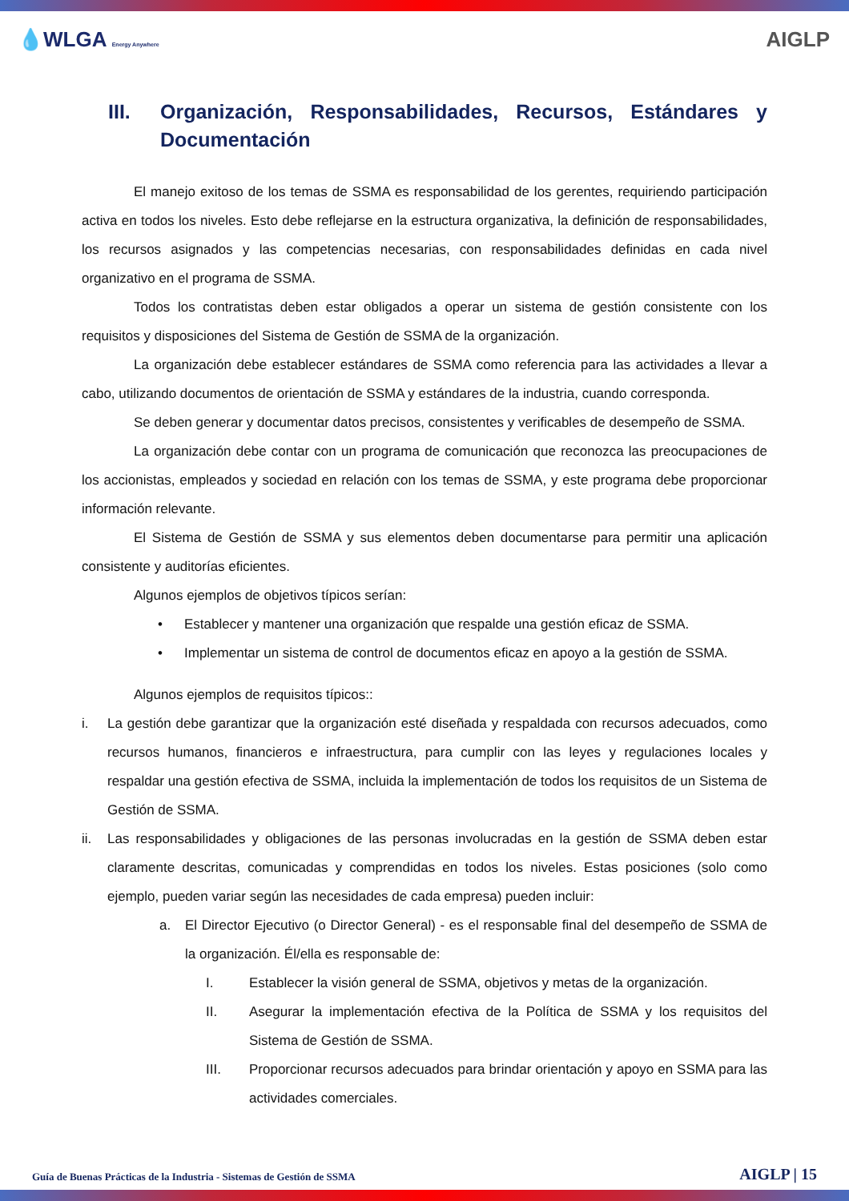💧WLGA Energy Anywhere
AIGLP
III. Organización, Responsabilidades, Recursos, Estándares y Documentación
El manejo exitoso de los temas de SSMA es responsabilidad de los gerentes, requiriendo participación activa en todos los niveles. Esto debe reflejarse en la estructura organizativa, la definición de responsabilidades, los recursos asignados y las competencias necesarias, con responsabilidades definidas en cada nivel organizativo en el programa de SSMA.
Todos los contratistas deben estar obligados a operar un sistema de gestión consistente con los requisitos y disposiciones del Sistema de Gestión de SSMA de la organización.
La organización debe establecer estándares de SSMA como referencia para las actividades a llevar a cabo, utilizando documentos de orientación de SSMA y estándares de la industria, cuando corresponda.
Se deben generar y documentar datos precisos, consistentes y verificables de desempeño de SSMA.
La organización debe contar con un programa de comunicación que reconozca las preocupaciones de los accionistas, empleados y sociedad en relación con los temas de SSMA, y este programa debe proporcionar información relevante.
El Sistema de Gestión de SSMA y sus elementos deben documentarse para permitir una aplicación consistente y auditorías eficientes.
Algunos ejemplos de objetivos típicos serían:
• Establecer y mantener una organización que respalde una gestión eficaz de SSMA.
• Implementar un sistema de control de documentos eficaz en apoyo a la gestión de SSMA.
Algunos ejemplos de requisitos típicos::
i. La gestión debe garantizar que la organización esté diseñada y respaldada con recursos adecuados, como recursos humanos, financieros e infraestructura, para cumplir con las leyes y regulaciones locales y respaldar una gestión efectiva de SSMA, incluida la implementación de todos los requisitos de un Sistema de Gestión de SSMA.
ii. Las responsabilidades y obligaciones de las personas involucradas en la gestión de SSMA deben estar claramente descritas, comunicadas y comprendidas en todos los niveles. Estas posiciones (solo como ejemplo, pueden variar según las necesidades de cada empresa) pueden incluir:
a. El Director Ejecutivo (o Director General) - es el responsable final del desempeño de SSMA de la organización. Él/ella es responsable de:
I. Establecer la visión general de SSMA, objetivos y metas de la organización.
II. Asegurar la implementación efectiva de la Política de SSMA y los requisitos del Sistema de Gestión de SSMA.
III. Proporcionar recursos adecuados para brindar orientación y apoyo en SSMA para las actividades comerciales.
Guía de Buenas Prácticas de la Industria - Sistemas de Gestión de SSMA AIGLP | 15